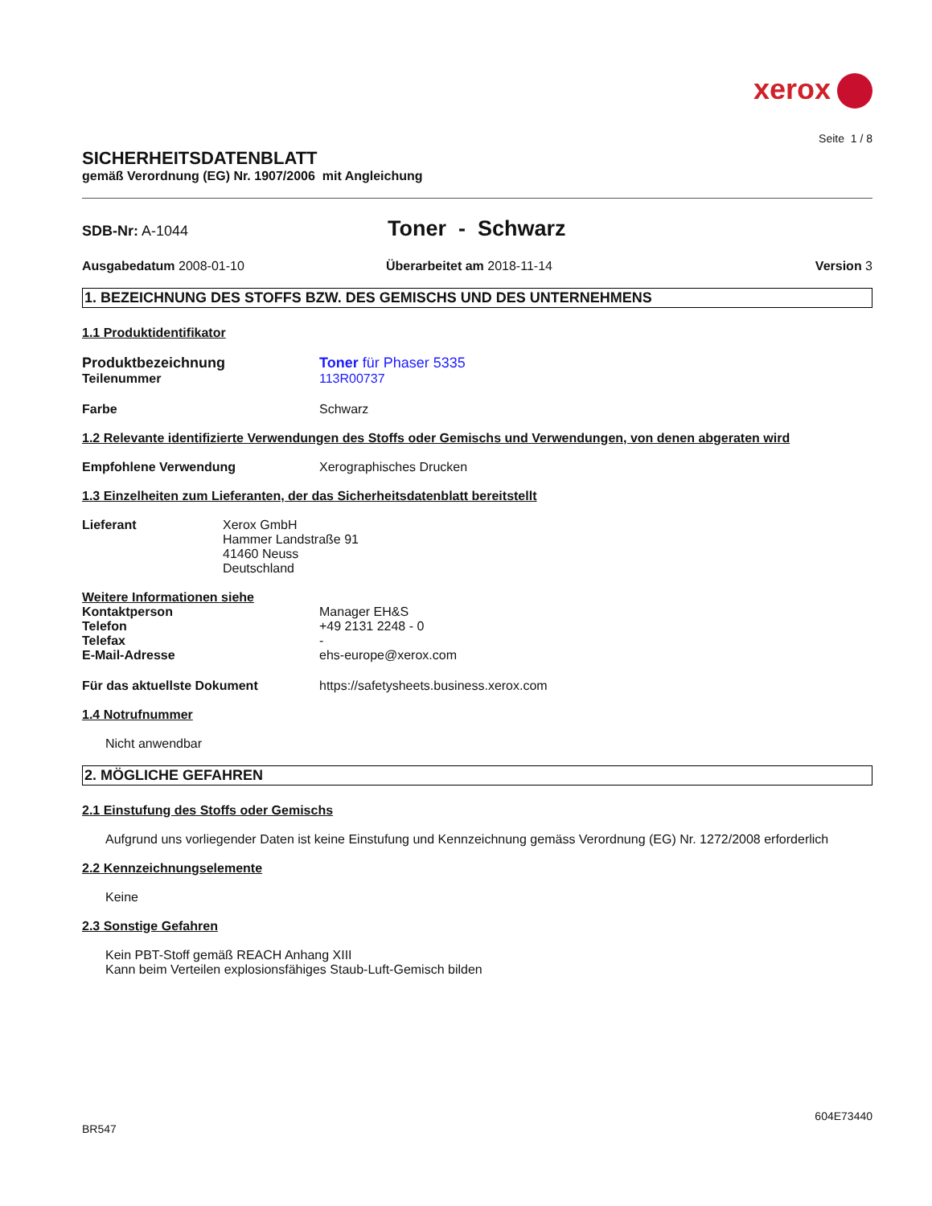xerox
Seite 1 / 8
SICHERHEITSDATENBLATT
gemäß Verordnung (EG) Nr. 1907/2006 mit Angleichung
SDB-Nr: A-1044
Toner - Schwarz
Ausgabedatum 2008-01-10 Überarbeitet am 2018-11-14 Version 3
1. BEZEICHNUNG DES STOFFS BZW. DES GEMISCHS UND DES UNTERNEHMENS
1.1 Produktidentifikator
Produktbezeichnung Toner für Phaser 5335
Teilenummer 113R00737
Farbe Schwarz
1.2 Relevante identifizierte Verwendungen des Stoffs oder Gemischs und Verwendungen, von denen abgeraten wird
Empfohlene Verwendung Xerographisches Drucken
1.3 Einzelheiten zum Lieferanten, der das Sicherheitsdatenblatt bereitstellt
Lieferant Xerox GmbH
Hammer Landstraße 91
41460 Neuss
Deutschland
Weitere Informationen siehe
Kontaktperson Manager EH&S
Telefon +49 2131 2248 - 0
Telefax -
E-Mail-Adresse ehs-europe@xerox.com
Für das aktuellste Dokument https://safetysheets.business.xerox.com
1.4 Notrufnummer
Nicht anwendbar
2. MÖGLICHE GEFAHREN
2.1 Einstufung des Stoffs oder Gemischs
Aufgrund uns vorliegender Daten ist keine Einstufung und Kennzeichnung gemäss Verordnung (EG) Nr. 1272/2008 erforderlich
2.2 Kennzeichnungselemente
Keine
2.3 Sonstige Gefahren
Kein PBT-Stoff gemäß REACH Anhang XIII
Kann beim Verteilen explosionsfähiges Staub-Luft-Gemisch bilden
604E73440
BR547